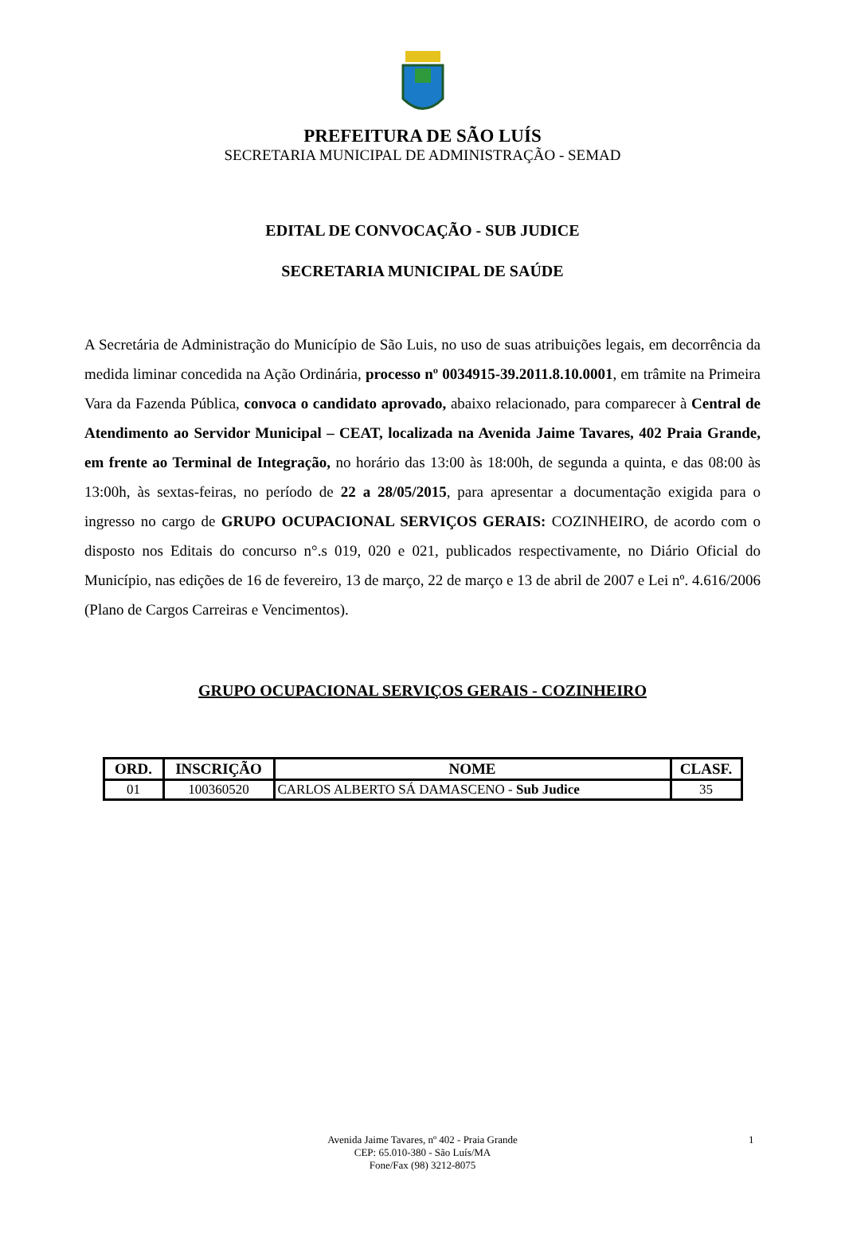PREFEITURA DE SÃO LUÍS
SECRETARIA MUNICIPAL DE ADMINISTRAÇÃO - SEMAD
EDITAL DE CONVOCAÇÃO - SUB JUDICE
SECRETARIA MUNICIPAL DE SAÚDE
A Secretária de Administração do Município de São Luis, no uso de suas atribuições legais, em decorrência da medida liminar concedida na Ação Ordinária, processo nº 0034915-39.2011.8.10.0001, em trâmite na Primeira Vara da Fazenda Pública, convoca o candidato aprovado, abaixo relacionado, para comparecer à Central de Atendimento ao Servidor Municipal – CEAT, localizada na Avenida Jaime Tavares, 402 Praia Grande, em frente ao Terminal de Integração, no horário das 13:00 às 18:00h, de segunda a quinta, e das 08:00 às 13:00h, às sextas-feiras, no período de 22 a 28/05/2015, para apresentar a documentação exigida para o ingresso no cargo de GRUPO OCUPACIONAL SERVIÇOS GERAIS: COZINHEIRO, de acordo com o disposto nos Editais do concurso n°.s 019, 020 e 021, publicados respectivamente, no Diário Oficial do Município, nas edições de 16 de fevereiro, 13 de março, 22 de março e 13 de abril de 2007 e Lei nº. 4.616/2006 (Plano de Cargos Carreiras e Vencimentos).
GRUPO OCUPACIONAL SERVIÇOS GERAIS - COZINHEIRO
| ORD. | INSCRIÇÃO | NOME | CLASF. |
| --- | --- | --- | --- |
| 01 | 100360520 | CARLOS ALBERTO SÁ DAMASCENO - Sub Judice | 35 |
Avenida Jaime Tavares, nº 402 - Praia Grande
CEP: 65.010-380 - São Luís/MA
Fone/Fax (98) 3212-8075
1